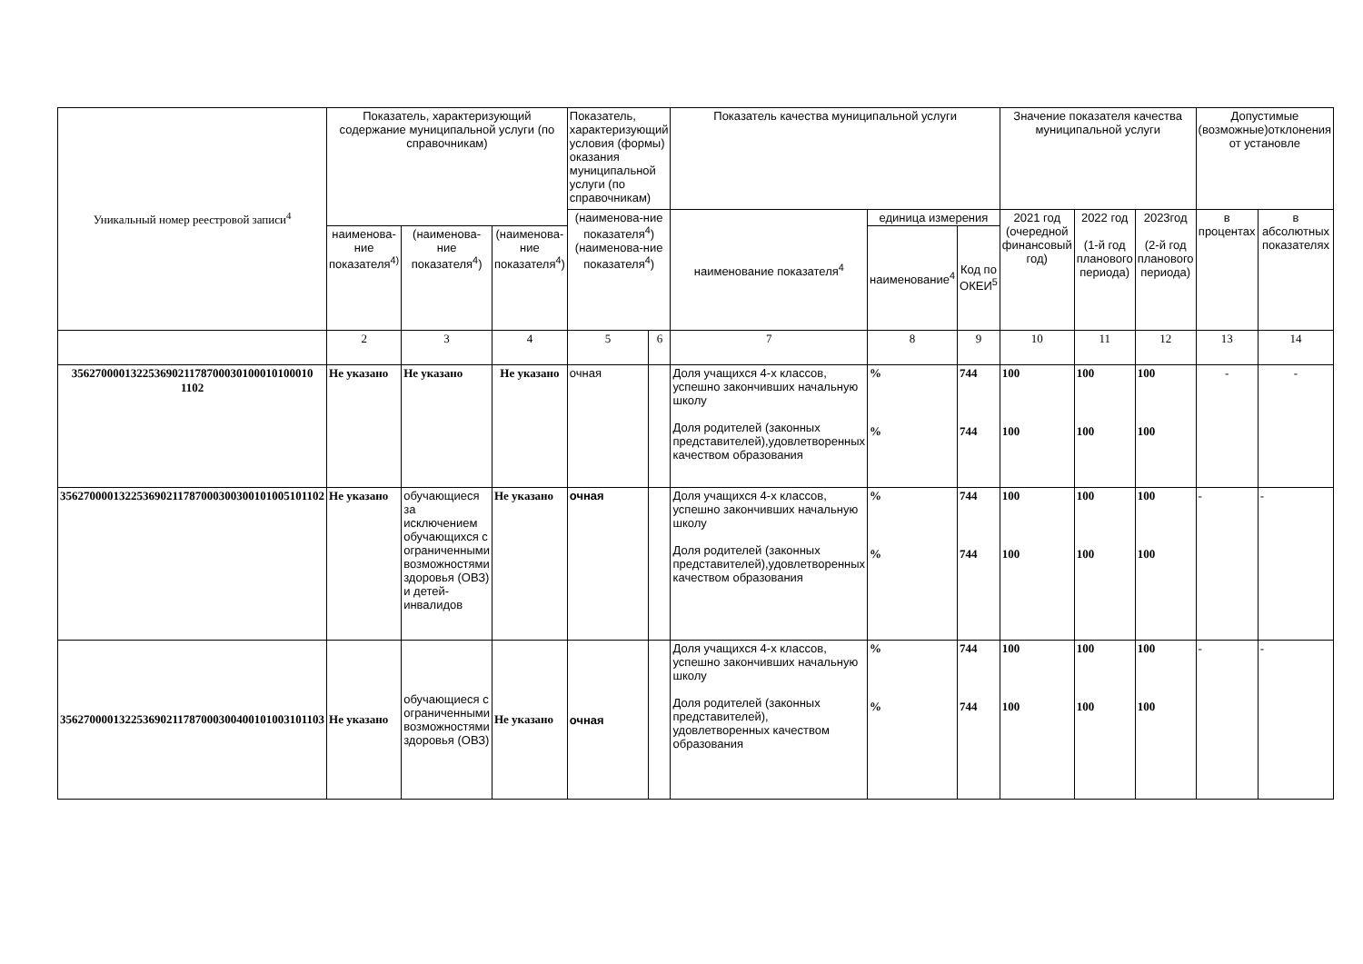| Уникальный номер реестровой записи<sup>4</sup> | Показатель, характеризующий содержание муниципальной услуги (по справочникам) | | | Показатель, характеризующий условия (формы) оказания муниципальной услуги (по справочникам) | | Показатель качества муниципальной услуги | | | Значение показателя качества муниципальной услуги | | | Допустимые (возможные)отклонения от установле | |
| --- | --- | --- | --- | --- | --- | --- | --- | --- | --- | --- | --- | --- | --- |
| | | | | (наименова-ние показателя<sup>4</sup>) (наименова-ние показателя<sup>4</sup>) | | наименование показателя<sup>4</sup> | единица измерения | | 2021 год (очередной финансовый год) | 2022 год (1-й год планового периода) | 2023год (2-й год планового периода) | в процентах | в абсолютных показателях |
| | наименова-ние показателя<sup>4)</sup> | (наименова-ние показателя<sup>4</sup>) | (наименова-ние показателя<sup>4</sup>) | | | | наименование<sup>4</sup> | Код по ОКЕИ<sup>5</sup> | | | | | |
| | 2 | 3 | 4 | 5 | 6 | 7 | 8 | 9 | 10 | 11 | 12 | 13 | 14 |
| 35627000013225369021178700030100010100010 1102 | Не указано | Не указано | Не указано | очная | | Доля учащихся 4-х классов, успешно закончивших начальную школу Доля родителей (законных представителей),удовлетворенных качеством образования | % % | 744 744 | 100 100 | 100 100 | 100 100 | - | - |
| 356270000132253690211787000300300101005101102 | Не указано | обучающиеся за исключением обучающихся с ограниченными возможностями здоровья (ОВЗ) и детей-инвалидов | Не указано | очная | | Доля учащихся 4-х классов, успешно закончивших начальную школу Доля родителей (законных представителей),удовлетворенных качеством образования | % % | 744 744 | 100 100 | 100 100 | 100 100 | - | - |
| 356270000132253690211787000300400101003101103 | Не указано | обучающиеся с ограниченными возможностями здоровья (ОВЗ) | Не указано | очная | | Доля учащихся 4-х классов, успешно закончивших начальную школу Доля родителей (законных представителей), удовлетворенных качеством образования | % % | 744 744 | 100 100 | 100 100 | 100 100 | - | - |